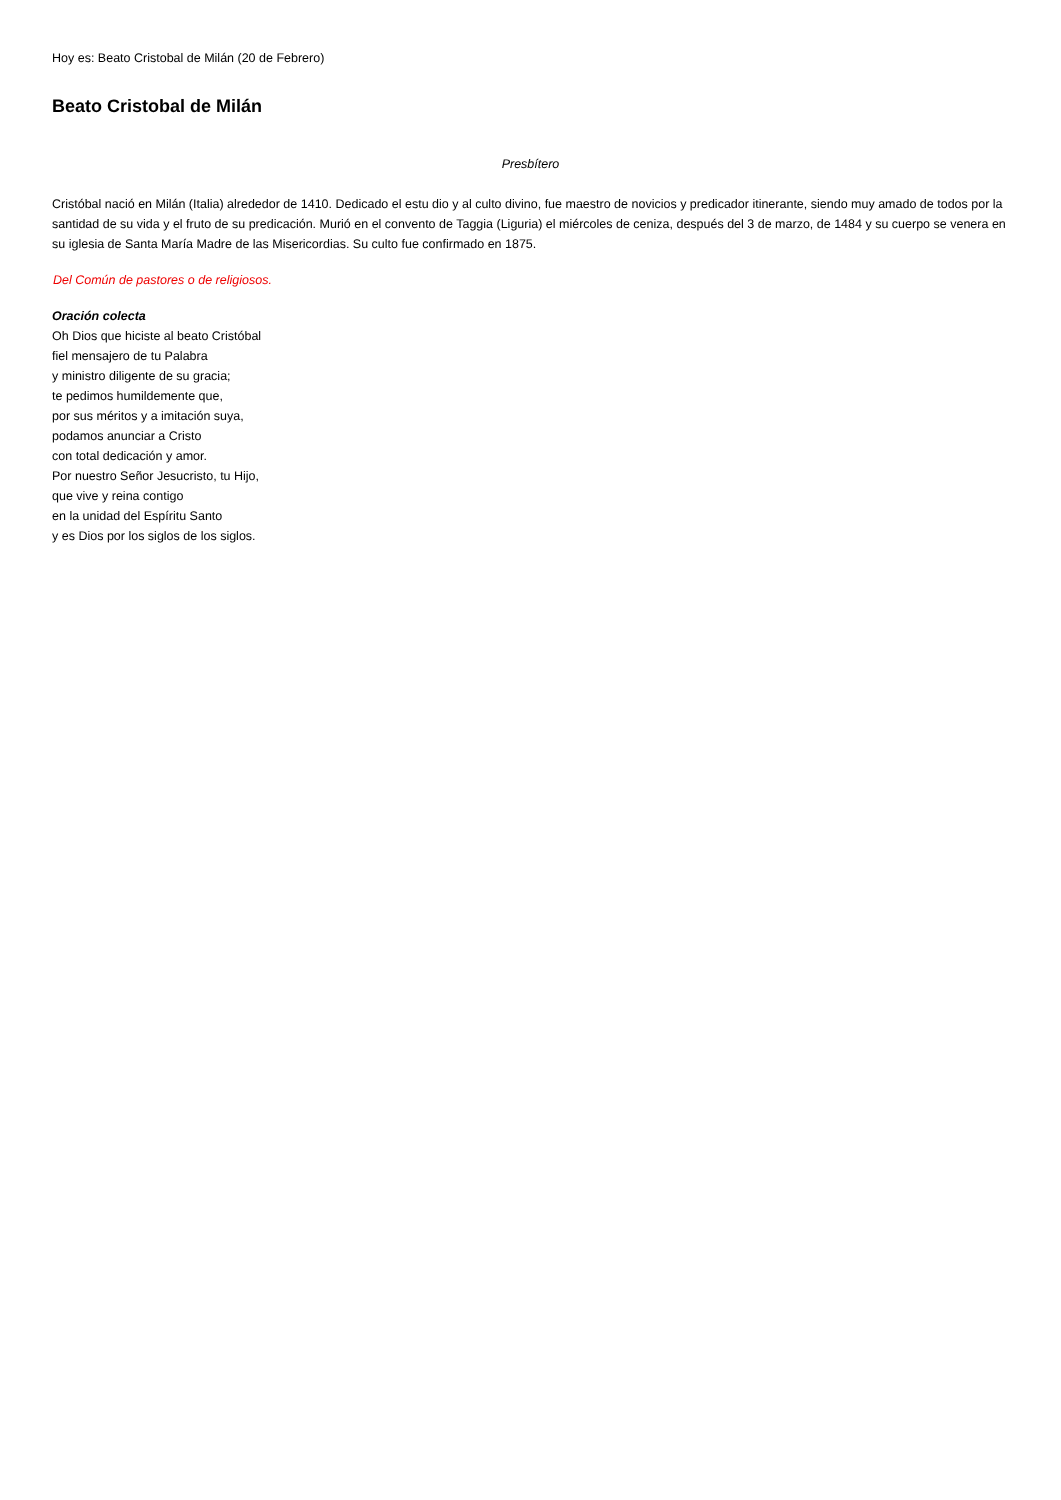Hoy es: Beato Cristobal de Milán (20 de Febrero)
Beato Cristobal de Milán
Presbítero
Cristóbal nació en Milán (Italia) alrededor de 1410. Dedicado el estu dio y al culto divino, fue maestro de novicios y predicador itinerante, siendo muy amado de todos por la santidad de su vida y el fruto de su predicación. Murió en el convento de Taggia (Liguria) el miércoles de ceniza, después del 3 de marzo, de 1484 y su cuerpo se venera en su iglesia de Santa María Madre de las Misericordias. Su culto fue confirmado en 1875.
Del Común de pastores o de religiosos.
Oración colecta
Oh Dios que hiciste al beato Cristóbal
fiel mensajero de tu Palabra
y ministro diligente de su gracia;
te pedimos humildemente que,
por sus méritos y a imitación suya,
podamos anunciar a Cristo
con total dedicación y amor.
Por nuestro Señor Jesucristo, tu Hijo,
que vive y reina contigo
en la unidad del Espíritu Santo
y es Dios por los siglos de los siglos.